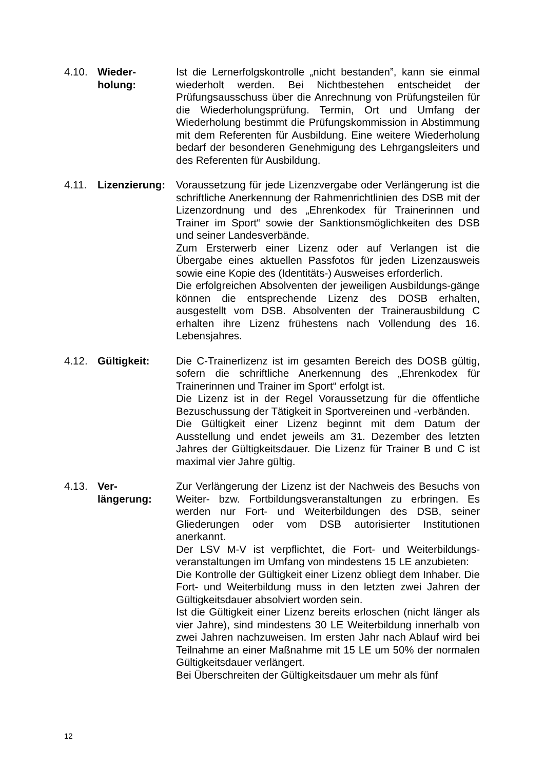4.10. Wieder-
holung:
Ist die Lernerfolgskontrolle „nicht bestanden”, kann sie einmal wiederholt werden. Bei Nichtbestehen entscheidet der Prüfungsausschuss über die Anrechnung von Prüfungsteilen für die Wiederholungsprüfung. Termin, Ort und Umfang der Wiederholung bestimmt die Prüfungskommission in Abstimmung mit dem Referenten für Ausbildung. Eine weitere Wiederholung bedarf der besonderen Genehmigung des Lehrgangsleiters und des Referenten für Ausbildung.
4.11. Lizenzierung:
Voraussetzung für jede Lizenzvergabe oder Verlängerung ist die schriftliche Anerkennung der Rahmenrichtlinien des DSB mit der Lizenzordnung und des „Ehrenkodex für Trainerinnen und Trainer im Sport“ sowie der Sanktionsmöglichkeiten des DSB und seiner Landesverbände.
Zum Ersterwerb einer Lizenz oder auf Verlangen ist die Übergabe eines aktuellen Passfotos für jeden Lizenzausweis sowie eine Kopie des (Identitäts-) Ausweises erforderlich.
Die erfolgreichen Absolventen der jeweiligen Ausbildungs-gänge können die entsprechende Lizenz des DOSB erhalten, ausgestellt vom DSB. Absolventen der Trainerausbildung C erhalten ihre Lizenz frühestens nach Vollendung des 16. Lebensjahres.
4.12. Gültigkeit: Die C-Trainerlizenz ist im gesamten Bereich des DOSB gültig, sofern die schriftliche Anerkennung des „Ehrenkodex für Trainerinnen und Trainer im Sport“ erfolgt ist.
Die Lizenz ist in der Regel Voraussetzung für die öffentliche Bezuschussung der Tätigkeit in Sportvereinen und -verbänden.
Die Gültigkeit einer Lizenz beginnt mit dem Datum der Ausstellung und endet jeweils am 31. Dezember des letzten Jahres der Gültigkeitsdauer. Die Lizenz für Trainer B und C ist maximal vier Jahre gültig.
4.13. Ver-
längerung:
Zur Verlängerung der Lizenz ist der Nachweis des Besuchs von Weiter- bzw. Fortbildungsveranstaltungen zu erbringen. Es werden nur Fort- und Weiterbildungen des DSB, seiner Gliederungen oder vom DSB autorisierter Institutionen anerkannt.
Der LSV M-V ist verpflichtet, die Fort- und Weiterbildungs-veranstaltungen im Umfang von mindestens 15 LE anzubieten:
Die Kontrolle der Gültigkeit einer Lizenz obliegt dem Inhaber. Die Fort- und Weiterbildung muss in den letzten zwei Jahren der Gültigkeitsdauer absolviert worden sein.
Ist die Gültigkeit einer Lizenz bereits erloschen (nicht länger als vier Jahre), sind mindestens 30 LE Weiterbildung innerhalb von zwei Jahren nachzuweisen. Im ersten Jahr nach Ablauf wird bei Teilnahme an einer Maßnahme mit 15 LE um 50% der normalen Gültigkeitsdauer verlängert.
Bei Überschreiten der Gültigkeitsdauer um mehr als fünf
12